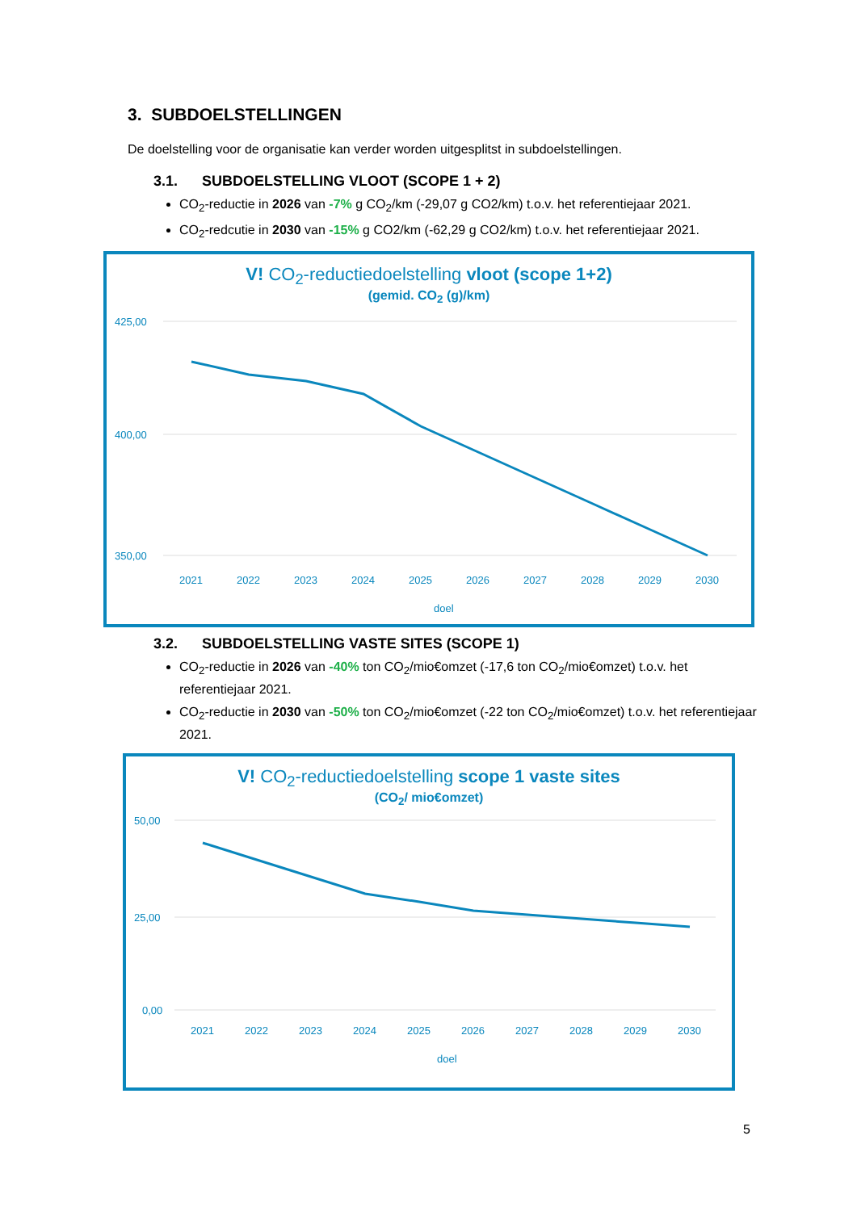3. SUBDOELSTELLINGEN
De doelstelling voor de organisatie kan verder worden uitgesplitst in subdoelstellingen.
3.1. SUBDOELSTELLING VLOOT (SCOPE 1 + 2)
CO<sub>2</sub>-reductie in 2026 van -7% g CO<sub>2</sub>/km (-29,07 g CO2/km) t.o.v. het referentiejaar 2021.
CO<sub>2</sub>-redcutie in 2030 van -15% g CO2/km (-62,29 g CO2/km) t.o.v. het referentiejaar 2021.
V! CO<sub>2</sub>-reductiedoelstelling vloot (scope 1+2)
(gemid. CO<sub>2</sub> (g)/km)
425,00
400,00
350,00
2021
2022
2023
2024
2025
2026
2027
2028
2029
2030
doel
3.2. SUBDOELSTELLING VASTE SITES (SCOPE 1)
CO<sub>2</sub>-reductie in 2026 van -40% ton CO<sub>2</sub>/mio€omzet (-17,6 ton CO<sub>2</sub>/mio€omzet) t.o.v. het referentiejaar 2021.
CO<sub>2</sub>-reductie in 2030 van -50% ton CO<sub>2</sub>/mio€omzet (-22 ton CO<sub>2</sub>/mio€omzet) t.o.v. het referentiejaar 2021.
V! CO<sub>2</sub>-reductiedoelstelling scope 1 vaste sites
(CO<sub>2</sub>/ mio€omzet)
50,00
25,00
0,00
2021
2022
2023
2024
2025
2026
2027
2028
2029
2030
doel
5